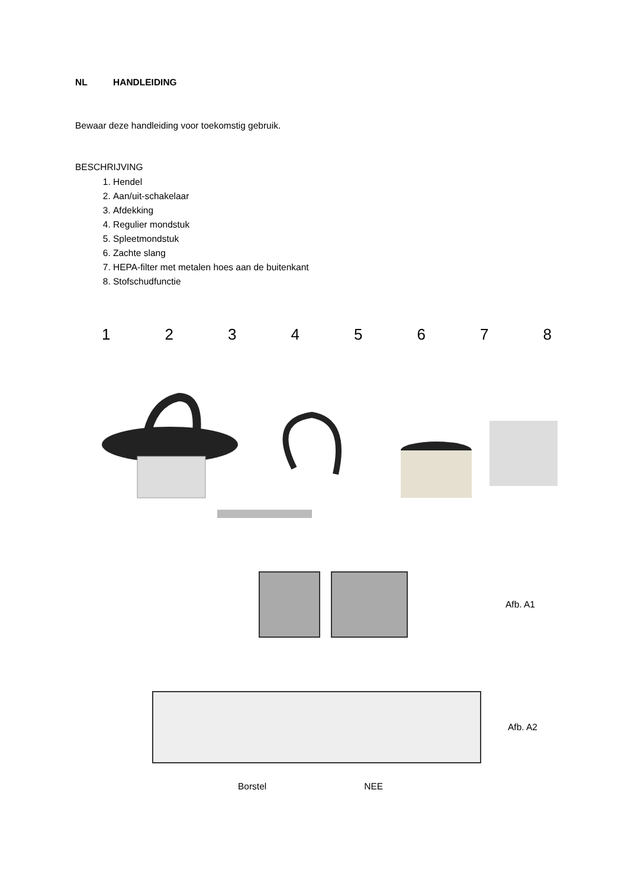NL HANDLEIDING
Bewaar deze handleiding voor toekomstig gebruik.
BESCHRIJVING
1. Hendel
2. Aan/uit-schakelaar
3. Afdekking
4. Regulier mondstuk
5. Spleetmondstuk
6. Zachte slang
7. HEPA-filter met metalen hoes aan de buitenkant
8. Stofschudfunctie
12345678
Afb. A1
Afb. A2
Borstel NEE